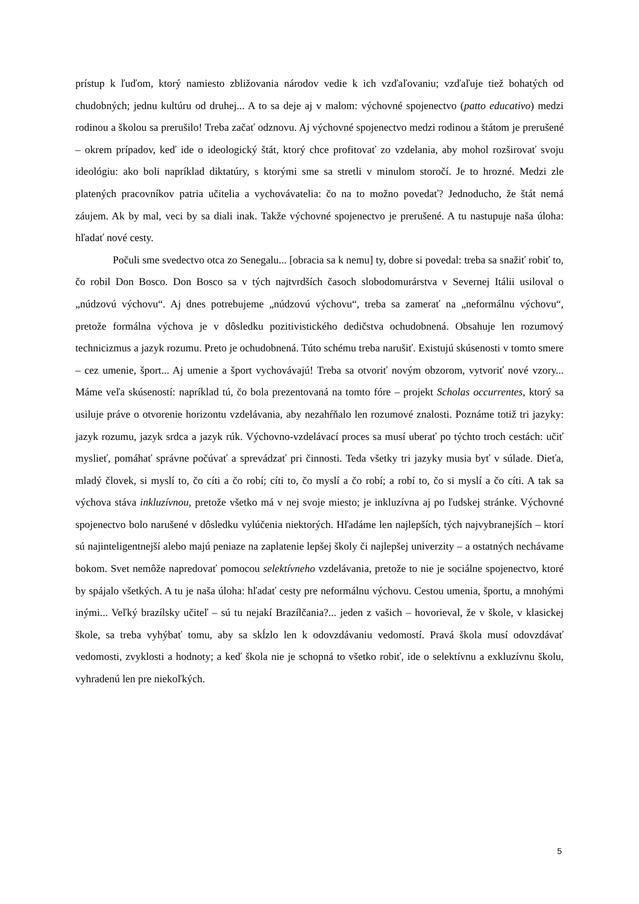prístup k ľuďom, ktorý namiesto zbližovania národov vedie k ich vzďaľovaniu; vzďaľuje tiež bohatých od chudobných; jednu kultúru od druhej... A to sa deje aj v malom: výchovné spojenectvo (patto educativo) medzi rodinou a školou sa prerušilo! Treba začať odznovu. Aj výchovné spojenectvo medzi rodinou a štátom je prerušené – okrem prípadov, keď ide o ideologický štát, ktorý chce profitovať zo vzdelania, aby mohol rozširovať svoju ideológiu: ako boli napríklad diktatúry, s ktorými sme sa stretli v minulom storočí. Je to hrozné. Medzi zle platených pracovníkov patria učitelia a vychovávatelia: čo na to možno povedať? Jednoducho, že štát nemá záujem. Ak by mal, veci by sa diali inak. Takže výchovné spojenectvo je prerušené. A tu nastupuje naša úloha: hľadať nové cesty.
Počuli sme svedectvo otca zo Senegalu... [obracia sa k nemu] ty, dobre si povedal: treba sa snažiť robiť to, čo robil Don Bosco. Don Bosco sa v tých najtvrdších časoch slobodomurárstva v Severnej Itálii usiloval o „núdzovú výchovu“. Aj dnes potrebujeme „núdzovú výchovu“, treba sa zamerať na „neformálnu výchovu“, pretože formálna výchova je v dôsledku pozitivistického dedičstva ochudobnená. Obsahuje len rozumový technicizmus a jazyk rozumu. Preto je ochudobnená. Túto schému treba narušiť. Existujú skúsenosti v tomto smere – cez umenie, šport... Aj umenie a šport vychovávajú! Treba sa otvoriť novým obzorom, vytvoriť nové vzory... Máme veľa skúseností: napríklad tú, čo bola prezentovaná na tomto fóre – projekt Scholas occurrentes, ktorý sa usiluje práve o otvorenie horizontu vzdelávania, aby nezahŕňalo len rozumové znalosti. Poznáme totiž tri jazyky: jazyk rozumu, jazyk srdca a jazyk rúk. Výchovno-vzdelávací proces sa musí uberať po týchto troch cestách: učiť myslieť, pomáhať správne počúvať a sprevádzať pri činnosti. Teda všetky tri jazyky musia byť v súlade. Dieťa, mladý človek, si myslí to, čo cíti a čo robí; cíti to, čo myslí a čo robí; a robí to, čo si myslí a čo cíti. A tak sa výchova stáva inkluzívnou, pretože všetko má v nej svoje miesto; je inkluzívna aj po ľudskej stránke. Výchovné spojenectvo bolo narušené v dôsledku vylúčenia niektorých. Hľadáme len najlepších, tých najvybranejších – ktorí sú najinteligentnejší alebo majú peniaze na zaplatenie lepšej školy či najlepšej univerzity – a ostatných nechávame bokom. Svet nemôže napredovať pomocou selektívneho vzdelávania, pretože to nie je sociálne spojenectvo, ktoré by spájalo všetkých. A tu je naša úloha: hľadať cesty pre neformálnu výchovu. Cestou umenia, športu, a mnohými inými... Veľký brazílsky učiteľ – sú tu nejakí Brazílčania?... jeden z vašich – hovorieval, že v škole, v klasickej škole, sa treba vyhýbať tomu, aby sa skĺzlo len k odovzdávaniu vedomostí. Pravá škola musí odovzdávať vedomosti, zvyklosti a hodnoty; a keď škola nie je schopná to všetko robiť, ide o selektívnu a exkluzívnu školu, vyhradenú len pre niekoľkých.
5